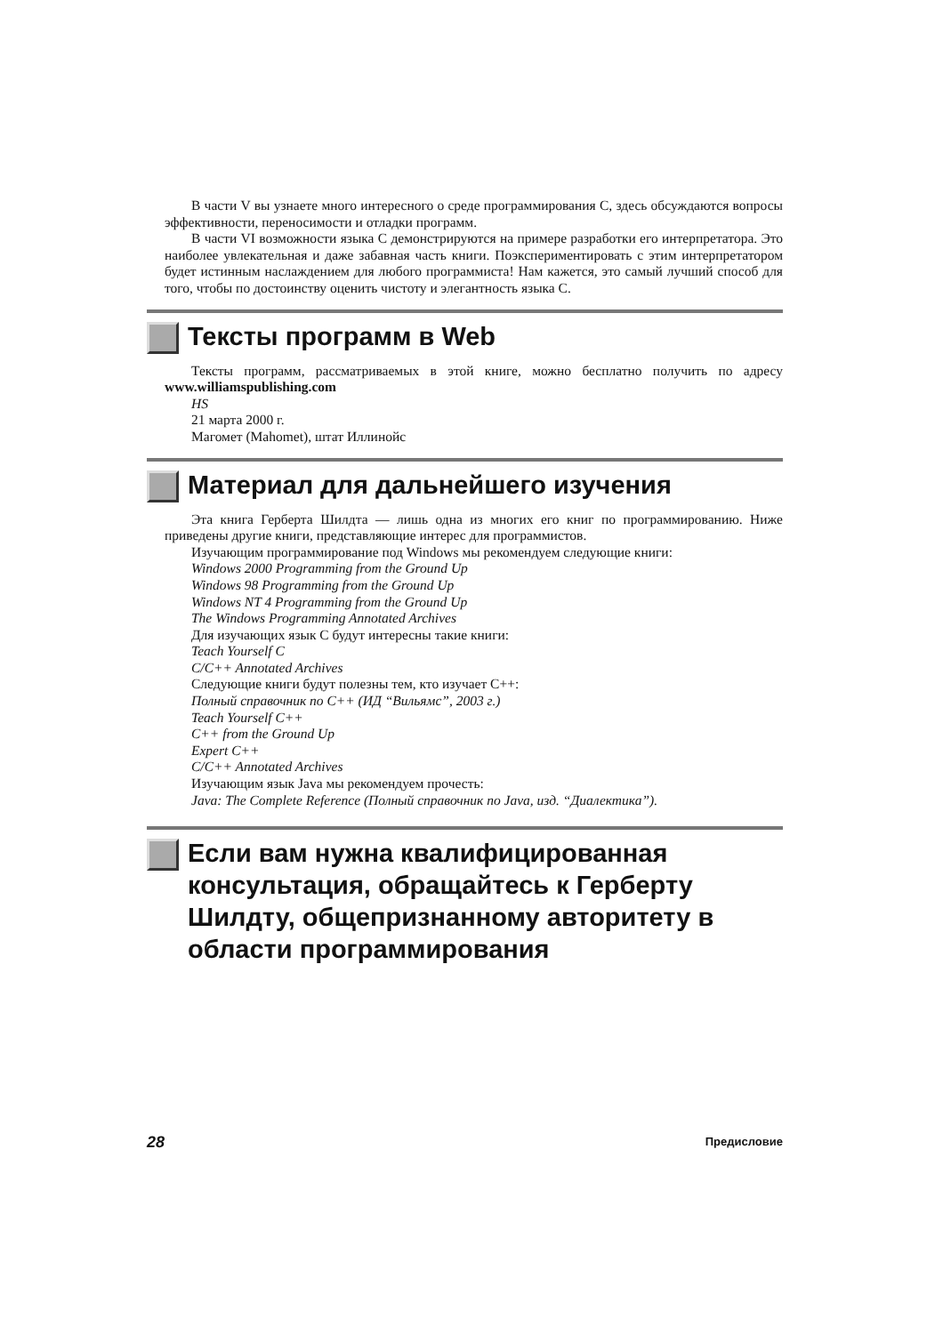В части V вы узнаете много интересного о среде программирования C, здесь обсуждаются вопросы эффективности, переносимости и отладки программ.
В части VI возможности языка C демонстрируются на примере разработки его интерпретатора. Это наиболее увлекательная и даже забавная часть книги. Поэкспериментировать с этим интерпретатором будет истинным наслаждением для любого программиста! Нам кажется, это самый лучший способ для того, чтобы по достоинству оценить чистоту и элегантность языка C.
Тексты программ в Web
Тексты программ, рассматриваемых в этой книге, можно бесплатно получить по адресу www.williamspublishing.com
HS
21 марта 2000 г.
Магомет (Mahomet), штат Иллинойс
Материал для дальнейшего изучения
Эта книга Герберта Шилдта — лишь одна из многих его книг по программированию. Ниже приведены другие книги, представляющие интерес для программистов.
Изучающим программирование под Windows мы рекомендуем следующие книги:
Windows 2000 Programming from the Ground Up
Windows 98 Programming from the Ground Up
Windows NT 4 Programming from the Ground Up
The Windows Programming Annotated Archives
Для изучающих язык C будут интересны такие книги:
Teach Yourself C
C/C++ Annotated Archives
Следующие книги будут полезны тем, кто изучает C++:
Полный справочник по C++ (ИД “Вильямс”, 2003 г.)
Teach Yourself C++
C++ from the Ground Up
Expert C++
C/C++ Annotated Archives
Изучающим язык Java мы рекомендуем прочесть:
Java: The Complete Reference (Полный справочник по Java, изд. “Диалектика”).
Если вам нужна квалифицированная консультация, обращайтесь к Герберту Шилдту, общепризнанному авторитету в области программирования
28 Предисловие